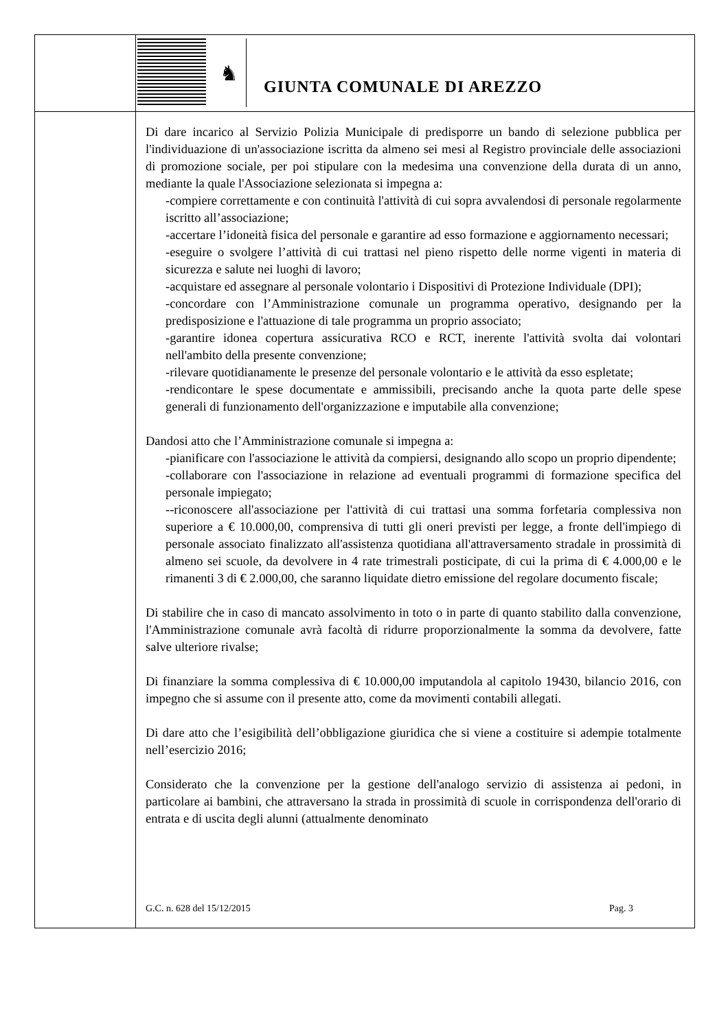♞
GIUNTA COMUNALE DI AREZZO
Di dare incarico al Servizio Polizia Municipale di predisporre un bando di selezione pubblica per l'individuazione di un'associazione iscritta da almeno sei mesi al Registro provinciale delle associazioni di promozione sociale, per poi stipulare con la medesima una convenzione della durata di un anno, mediante la quale l'Associazione selezionata si impegna a:
-compiere correttamente e con continuità l'attività di cui sopra avvalendosi di personale regolarmente iscritto all’associazione;
-accertare l’idoneità fisica del personale e garantire ad esso formazione e aggiornamento necessari;
-eseguire o svolgere l’attività di cui trattasi nel pieno rispetto delle norme vigenti in materia di sicurezza e salute nei luoghi di lavoro;
-acquistare ed assegnare al personale volontario i Dispositivi di Protezione Individuale (DPI);
-concordare con l’Amministrazione comunale un programma operativo, designando per la predisposizione e l'attuazione di tale programma un proprio associato;
-garantire idonea copertura assicurativa RCO e RCT, inerente l'attività svolta dai volontari nell'ambito della presente convenzione;
-rilevare quotidianamente le presenze del personale volontario e le attività da esso espletate;
-rendicontare le spese documentate e ammissibili, precisando anche la quota parte delle spese generali di funzionamento dell'organizzazione e imputabile alla convenzione;
Dandosi atto che l’Amministrazione comunale si impegna a:
-pianificare con l'associazione le attività da compiersi, designando allo scopo un proprio dipendente;
-collaborare con l'associazione in relazione ad eventuali programmi di formazione specifica del personale impiegato;
--riconoscere all'associazione per l'attività di cui trattasi una somma forfetaria complessiva non superiore a € 10.000,00, comprensiva di tutti gli oneri previsti per legge, a fronte dell'impiego di personale associato finalizzato all'assistenza quotidiana all'attraversamento stradale in prossimità di almeno sei scuole, da devolvere in 4 rate trimestrali posticipate, di cui la prima di € 4.000,00 e le rimanenti 3 di € 2.000,00, che saranno liquidate dietro emissione del regolare documento fiscale;
Di stabilire che in caso di mancato assolvimento in toto o in parte di quanto stabilito dalla convenzione, l'Amministrazione comunale avrà facoltà di ridurre proporzionalmente la somma da devolvere, fatte salve ulteriore rivalse;
Di finanziare la somma complessiva di € 10.000,00 imputandola al capitolo 19430, bilancio 2016, con impegno che si assume con il presente atto, come da movimenti contabili allegati.
Di dare atto che l’esigibilità dell’obbligazione giuridica che si viene a costituire si adempie totalmente nell’esercizio 2016;
Considerato che la convenzione per la gestione dell'analogo servizio di assistenza ai pedoni, in particolare ai bambini, che attraversano la strada in prossimità di scuole in corrispondenza dell'orario di entrata e di uscita degli alunni (attualmente denominato
G.C. n. 628 del 15/12/2015 Pag. 3